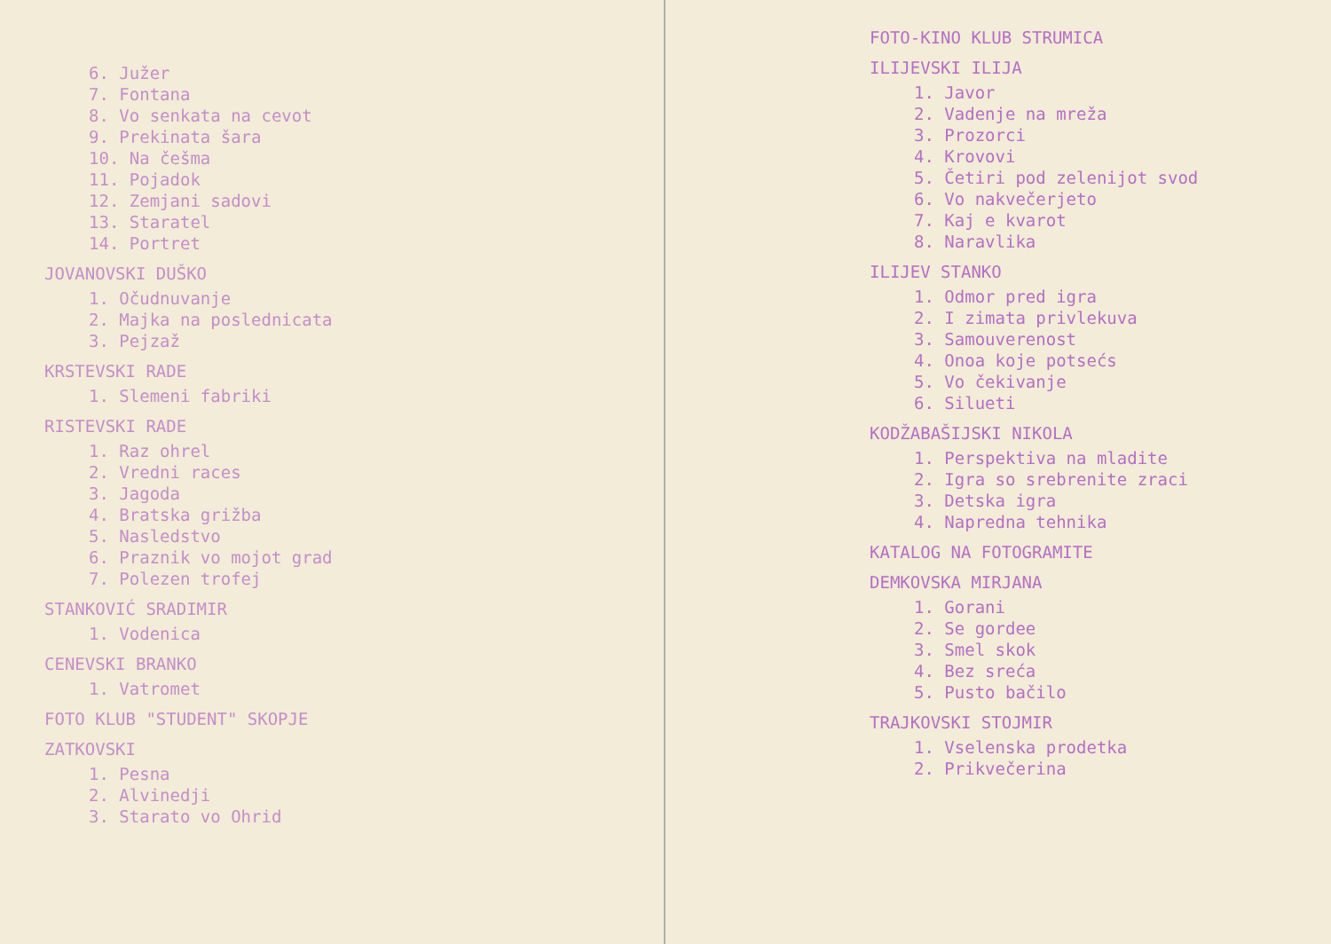6. Južer
7. Fontana
8. Vo senkata na cevot
9. Prekinata šara
10. Na češma
11. Pojadok
12. Zemjani sadovi
13. Staratel
14. Portret
JOVANOVSKI DUŠKO
1. Očudnuvanje
2. Majka na poslednicata
3. Pejzaž
KRSTEVSKI RADE
1. Slemeni fabriki
RISTEVSKI RADE
1. Raz ohrel
2. Vredni races
3. Jagoda
4. Bratska grižba
5. Nasledstvo
6. Praznik vo mojot grad
7. Polezen trofej
STANKOVIĆ SRADIMIR
1. Vodenica
CENEVSKI BRANKO
1. Vatromet
FOTO KLUB "STUDENT" SKOPJE
ZATKOVSKI
1. Pesna
2. Alvinedji
3. Starato vo Ohrid
FOTO-KINO KLUB STRUMICA
ILIJEVSKI ILIJA
1. Javor
2. Vadenje na mreža
3. Prozorci
4. Krovovi
5. Četiri pod zelenijot svod
6. Vo nakvečerjeto
7. Kaj e kvarot
8. Naravlika
ILIJEV STANKO
1. Odmor pred igra
2. I zimata privlekuva
3. Samouverenost
4. Onoa koje potsećs
5. Vo čekivanje
6. Silueti
KODŽABAŠIJSKI NIKOLA
1. Perspektiva na mladite
2. Igra so srebrenite zraci
3. Detska igra
4. Napredna tehnika
KATALOG NA FOTOGRAMITE
DEMKOVSKA MIRJANA
1. Gorani
2. Se gordee
3. Smel skok
4. Bez sreća
5. Pusto bačilo
TRAJKOVSKI STOJMIR
1. Vselenska prodetka
2. Prikvečerina